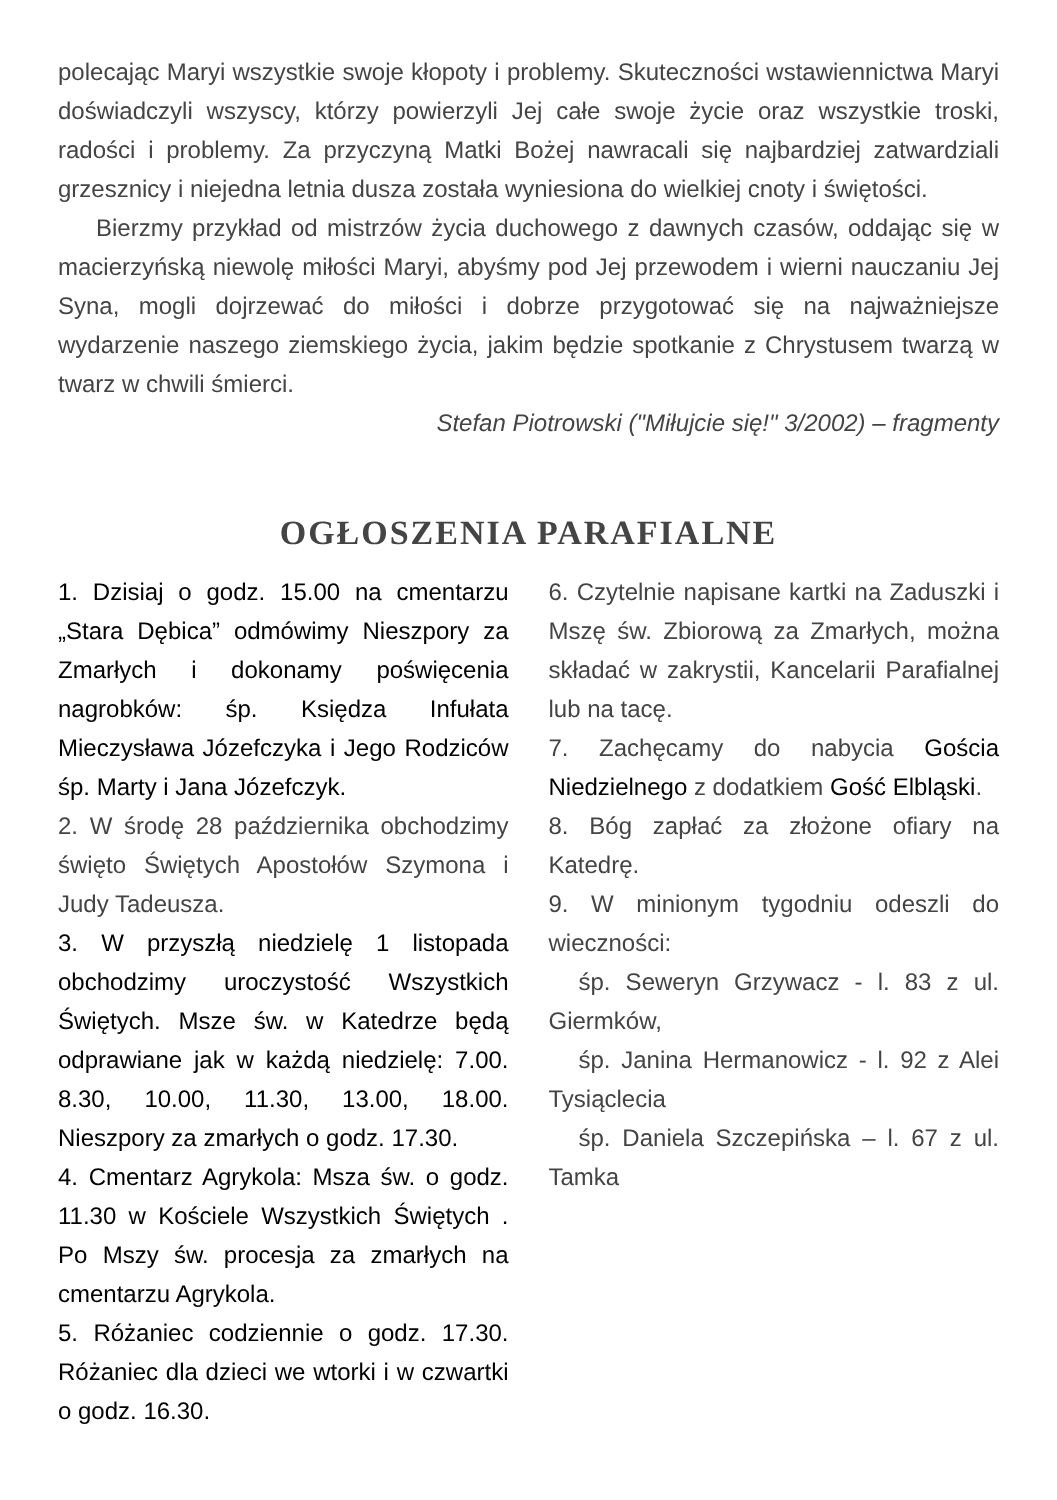polecając Maryi wszystkie swoje kłopoty i problemy. Skuteczności wstawiennictwa Maryi doświadczyli wszyscy, którzy powierzyli Jej całe swoje życie oraz wszystkie troski, radości i problemy. Za przyczyną Matki Bożej nawracali się najbardziej zatwardziali grzesznicy i niejedna letnia dusza została wyniesiona do wielkiej cnoty i świętości.
Bierzmy przykład od mistrzów życia duchowego z dawnych czasów, oddając się w macierzyńską niewolę miłości Maryi, abyśmy pod Jej przewodem i wierni nauczaniu Jej Syna, mogli dojrzewać do miłości i dobrze przygotować się na najważniejsze wydarzenie naszego ziemskiego życia, jakim będzie spotkanie z Chrystusem twarzą w twarz w chwili śmierci.
Stefan Piotrowski ("Miłujcie się!" 3/2002) – fragmenty
OGŁOSZENIA PARAFIALNE
1. Dzisiaj o godz. 15.00 na cmentarzu „Stara Dębica” odmówimy Nieszpory za Zmarłych i dokonamy poświęcenia nagrobków: śp. Księdza Infułata Mieczysława Józefczyka i Jego Rodziców śp. Marty i Jana Józefczyk.
2. W środę 28 października obchodzimy święto Świętych Apostołów Szymona i Judy Tadeusza.
3. W przyszłą niedzielę 1 listopada obchodzimy uroczystość Wszystkich Świętych. Msze św. w Katedrze będą odprawiane jak w każdą niedzielę: 7.00. 8.30, 10.00, 11.30, 13.00, 18.00. Nieszpory za zmarłych o godz. 17.30.
4. Cmentarz Agrykola: Msza św. o godz. 11.30 w Kościele Wszystkich Świętych . Po Mszy św. procesja za zmarłych na cmentarzu Agrykola.
5. Różaniec codziennie o godz. 17.30. Różaniec dla dzieci we wtorki i w czwartki o godz. 16.30.
6. Czytelnie napisane kartki na Zaduszki i Mszę św. Zbiorową za Zmarłych, można składać w zakrystii, Kancelarii Parafialnej lub na tacę.
7. Zachęcamy do nabycia Gościa Niedzielnego z dodatkiem Gość Elbląski.
8. Bóg zapłać za złożone ofiary na Katedrę.
9. W minionym tygodniu odeszli do wieczności:
śp. Seweryn Grzywacz - l. 83 z ul. Giermków,
śp. Janina Hermanowicz - l. 92 z Alei Tysiąclecia
śp. Daniela Szczepińska – l. 67 z ul. Tamka